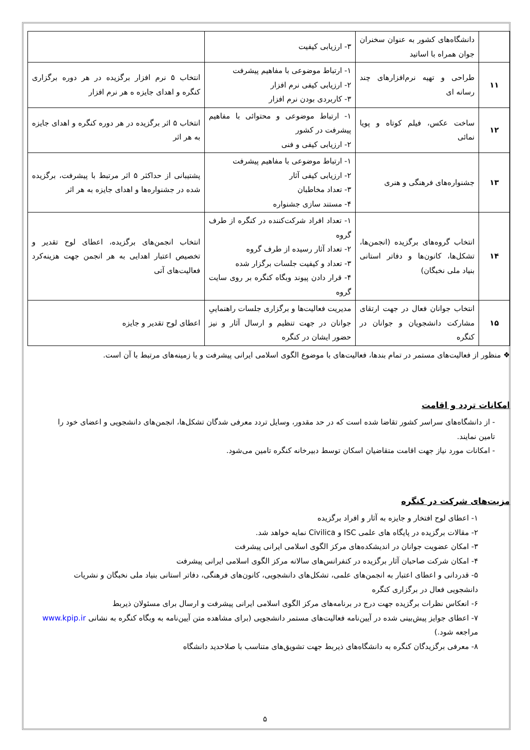| | دانشگاه‌های کشور به عنوان سخنران جوان همراه با اساتید | ۳- ارزیابی کیفیت | |
| ۱۱ | طراحی و تهیه نرم‌افزارهای چند رسانه ای | ۱- ارتباط موضوعی با مفاهیم پیشرفت ۲- ارزیابی کیفی نرم افزار ۳- کاربردی بودن نرم افزار | انتخاب ۵ نرم افزار برگزیده در هر دوره برگزاری کنگره و اهدای جایزه ه هر نرم افزار |
| ۱۲ | ساخت عکس، فیلم کوتاه و پویا نمائی | ۱- ارتباط موضوعی و محتوائی با مفاهیم پیشرفت در کشور ۲- ارزیابی کیفی و فنی | انتخاب ۵ اثر برگزیده در هر دوره کنگره و اهدای جایزه به هر اثر |
| ۱۳ | جشنواره‌های فرهنگی و هنری | ۱- ارتباط موضوعی با مفاهیم پیشرفت ۲- ارزیابی کیفی آثار ۳- تعداد مخاطبان ۴- مستند سازی جشنواره | پشتیبانی از حداکثر ۵ اثر مرتبط با پیشرفت، برگزیده شده در جشنواره‌ها و اهدای جایزه به هر اثر |
| ۱۴ | انتخاب گروه‌های برگزیده (انجمن‌ها، تشکل‌ها، کانون‌ها و دفاتر استانی بنیاد ملی نخبگان) | ۱- تعداد افراد شرکت‌کننده در کنگره از طرف گروه ۲- تعداد آثار رسیده از طرف گروه ۳- تعداد و کیفیت جلسات برگزار شده ۴- قرار دادن پیوند وبگاه کنگره بر روی سایت گروه | انتخاب انجمن‌های برگزیده، اعطای لوح تقدیر و تخصیص اعتبار اهدایی به هر انجمن جهت هزینه‌کرد فعالیت‌های آتی |
| ۱۵ | انتخاب جوانان فعال در جهت ارتقای مشارکت دانشجویان و جوانان در کنگره | مدیریت فعالیت‌ها و برگزاری جلسات راهنماییِ جوانان در جهت تنظیم و ارسال آثار و نیز حضور ایشان در کنگره | اعطای لوح تقدیر و جایزه |
❖ منظور از فعالیت‌های مستمر در تمام بندها، فعالیت‌های با موضوع الگوی اسلامی ایرانی پیشرفت و یا زمینه‌های مرتبط با آن است.
امکانات تردد و اقامت
- از دانشگاه‌های سراسر کشور تقاضا شده است که در حد مقدور، وسایل تردد معرفی شدگان تشکل‌ها، انجمن‌های دانشجویی و اعضای خود را تامین نمایند.
- امکانات مورد نیاز جهت اقامت متقاضیان اسکان توسط دبیرخانه کنگره تامین می‌شود.
مزیت‌های شرکت در کنگره
۱- اعطای لوح افتخار و جایزه به آثار و افراد برگزیده
۲- مقالات برگزیده در پایگاه های علمی ISC و Civilica نمایه خواهد شد.
۳- امکان عضویت جوانان در اندیشکده‌های مرکز الگوی اسلامی ایرانی پیشرفت
۴- امکان شرکت صاحبان آثار برگزیده در کنفرانس‌های سالانه مرکز الگوی اسلامی ایرانی پیشرفت
۵- قدردانی و اعطای اعتبار به انجمن‌های علمی، تشکل‌های دانشجویی، کانون‌های فرهنگی، دفاتر استانی بنیاد ملی نخبگان و نشریات دانشجویی فعال در برگزاری کنگره
۶- انعکاس نظرات برگزیده جهت درج در برنامه‌های مرکز الگوی اسلامی ایرانی پیشرفت و ارسال برای مسئولان ذیربط
۷- اعطای جوایز پیش‌بینی شده در آیین‌نامه فعالیت‌های مستمر دانشجویی (برای مشاهده متن آیین‌نامه به وبگاه کنگره به نشانی www.kpip.ir مراجعه شود.)
۸- معرفی برگزیدگان کنگره به دانشگاه‌های ذیربط جهت تشویق‌های متناسب با صلاحدید دانشگاه
۵